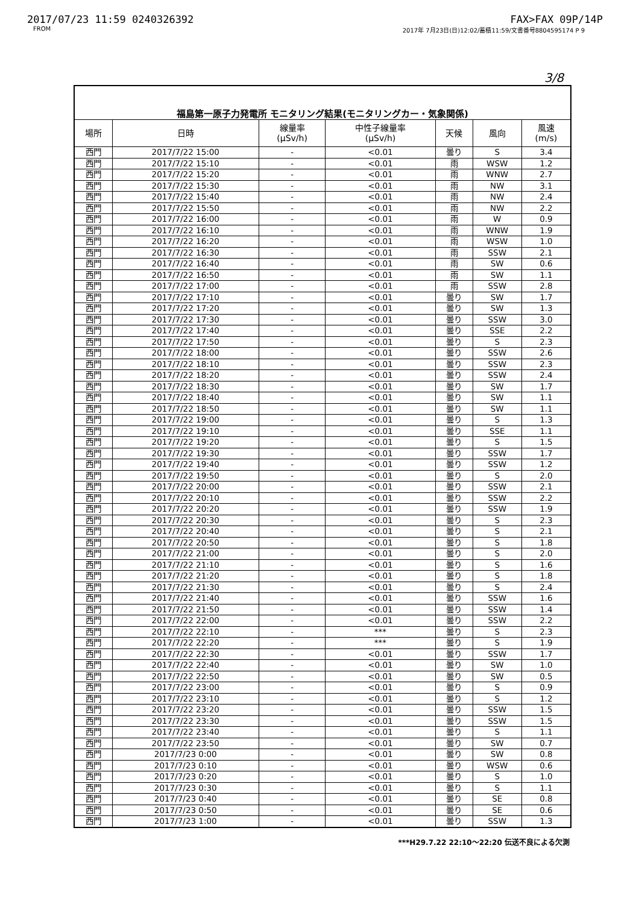2017/07/23 11:59 0240326392 FAX>FAX 09P/14P
FROM 2017年 7月23日(日)12:02/蓄積11:59/文書番号8804595174 P 9
3/8
| 福島第一原子力発電所 モニタリング結果(モニタリングカー・気象関係) | | | | | | |
| 場所 | 日時 | 線量率 (μSv/h) | 中性子線量率 (μSv/h) | 天候 | 風向 | 風速 (m/s) |
| 西門 | 2017/7/22 15:00 | - | <0.01 | 曇り | S | 3.4 |
| 西門 | 2017/7/22 15:10 | - | <0.01 | 雨 | WSW | 1.2 |
| 西門 | 2017/7/22 15:20 | - | <0.01 | 雨 | WNW | 2.7 |
| 西門 | 2017/7/22 15:30 | - | <0.01 | 雨 | NW | 3.1 |
| 西門 | 2017/7/22 15:40 | - | <0.01 | 雨 | NW | 2.4 |
| 西門 | 2017/7/22 15:50 | - | <0.01 | 雨 | NW | 2.2 |
| 西門 | 2017/7/22 16:00 | - | <0.01 | 雨 | W | 0.9 |
| 西門 | 2017/7/22 16:10 | - | <0.01 | 雨 | WNW | 1.9 |
| 西門 | 2017/7/22 16:20 | - | <0.01 | 雨 | WSW | 1.0 |
| 西門 | 2017/7/22 16:30 | - | <0.01 | 雨 | SSW | 2.1 |
| 西門 | 2017/7/22 16:40 | - | <0.01 | 雨 | SW | 0.6 |
| 西門 | 2017/7/22 16:50 | - | <0.01 | 雨 | SW | 1.1 |
| 西門 | 2017/7/22 17:00 | - | <0.01 | 雨 | SSW | 2.8 |
| 西門 | 2017/7/22 17:10 | - | <0.01 | 曇り | SW | 1.7 |
| 西門 | 2017/7/22 17:20 | - | <0.01 | 曇り | SW | 1.3 |
| 西門 | 2017/7/22 17:30 | - | <0.01 | 曇り | SSW | 3.0 |
| 西門 | 2017/7/22 17:40 | - | <0.01 | 曇り | SSE | 2.2 |
| 西門 | 2017/7/22 17:50 | - | <0.01 | 曇り | S | 2.3 |
| 西門 | 2017/7/22 18:00 | - | <0.01 | 曇り | SSW | 2.6 |
| 西門 | 2017/7/22 18:10 | - | <0.01 | 曇り | SSW | 2.3 |
| 西門 | 2017/7/22 18:20 | - | <0.01 | 曇り | SSW | 2.4 |
| 西門 | 2017/7/22 18:30 | - | <0.01 | 曇り | SW | 1.7 |
| 西門 | 2017/7/22 18:40 | - | <0.01 | 曇り | SW | 1.1 |
| 西門 | 2017/7/22 18:50 | - | <0.01 | 曇り | SW | 1.1 |
| 西門 | 2017/7/22 19:00 | - | <0.01 | 曇り | S | 1.3 |
| 西門 | 2017/7/22 19:10 | - | <0.01 | 曇り | SSE | 1.1 |
| 西門 | 2017/7/22 19:20 | - | <0.01 | 曇り | S | 1.5 |
| 西門 | 2017/7/22 19:30 | - | <0.01 | 曇り | SSW | 1.7 |
| 西門 | 2017/7/22 19:40 | - | <0.01 | 曇り | SSW | 1.2 |
| 西門 | 2017/7/22 19:50 | - | <0.01 | 曇り | S | 2.0 |
| 西門 | 2017/7/22 20:00 | - | <0.01 | 曇り | SSW | 2.1 |
| 西門 | 2017/7/22 20:10 | - | <0.01 | 曇り | SSW | 2.2 |
| 西門 | 2017/7/22 20:20 | - | <0.01 | 曇り | SSW | 1.9 |
| 西門 | 2017/7/22 20:30 | - | <0.01 | 曇り | S | 2.3 |
| 西門 | 2017/7/22 20:40 | - | <0.01 | 曇り | S | 2.1 |
| 西門 | 2017/7/22 20:50 | - | <0.01 | 曇り | S | 1.8 |
| 西門 | 2017/7/22 21:00 | - | <0.01 | 曇り | S | 2.0 |
| 西門 | 2017/7/22 21:10 | - | <0.01 | 曇り | S | 1.6 |
| 西門 | 2017/7/22 21:20 | - | <0.01 | 曇り | S | 1.8 |
| 西門 | 2017/7/22 21:30 | - | <0.01 | 曇り | S | 2.4 |
| 西門 | 2017/7/22 21:40 | - | <0.01 | 曇り | SSW | 1.6 |
| 西門 | 2017/7/22 21:50 | - | <0.01 | 曇り | SSW | 1.4 |
| 西門 | 2017/7/22 22:00 | - | <0.01 | 曇り | SSW | 2.2 |
| 西門 | 2017/7/22 22:10 | - | *** | 曇り | S | 2.3 |
| 西門 | 2017/7/22 22:20 | - | *** | 曇り | S | 1.9 |
| 西門 | 2017/7/22 22:30 | - | <0.01 | 曇り | SSW | 1.7 |
| 西門 | 2017/7/22 22:40 | - | <0.01 | 曇り | SW | 1.0 |
| 西門 | 2017/7/22 22:50 | - | <0.01 | 曇り | SW | 0.5 |
| 西門 | 2017/7/22 23:00 | - | <0.01 | 曇り | S | 0.9 |
| 西門 | 2017/7/22 23:10 | - | <0.01 | 曇り | S | 1.2 |
| 西門 | 2017/7/22 23:20 | - | <0.01 | 曇り | SSW | 1.5 |
| 西門 | 2017/7/22 23:30 | - | <0.01 | 曇り | SSW | 1.5 |
| 西門 | 2017/7/22 23:40 | - | <0.01 | 曇り | S | 1.1 |
| 西門 | 2017/7/22 23:50 | - | <0.01 | 曇り | SW | 0.7 |
| 西門 | 2017/7/23 0:00 | - | <0.01 | 曇り | SW | 0.8 |
| 西門 | 2017/7/23 0:10 | - | <0.01 | 曇り | WSW | 0.6 |
| 西門 | 2017/7/23 0:20 | - | <0.01 | 曇り | S | 1.0 |
| 西門 | 2017/7/23 0:30 | - | <0.01 | 曇り | S | 1.1 |
| 西門 | 2017/7/23 0:40 | - | <0.01 | 曇り | SE | 0.8 |
| 西門 | 2017/7/23 0:50 | - | <0.01 | 曇り | SE | 0.6 |
| 西門 | 2017/7/23 1:00 | - | <0.01 | 曇り | SSW | 1.3 |
***H29.7.22 22:10～22:20 伝送不良による欠測